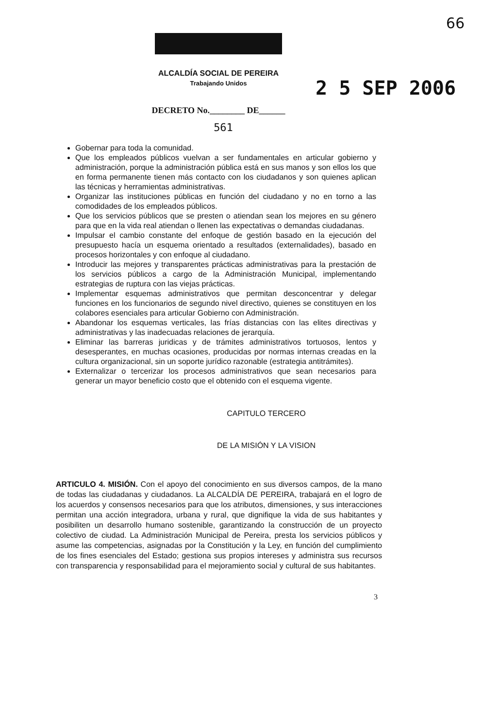66
ALCALDÍA SOCIAL DE PEREIRA
Trabajando Unidos
2 5 SEP 2006
DECRETO No.________ DE______
561
Gobernar para toda la comunidad.
Que los empleados públicos vuelvan a ser fundamentales en articular gobierno y administración, porque la administración pública está en sus manos y son ellos los que en forma permanente tienen más contacto con los ciudadanos y son quienes aplican las técnicas y herramientas administrativas.
Organizar las instituciones públicas en función del ciudadano y no en torno a las comodidades de los empleados públicos.
Que los servicios públicos que se presten o atiendan sean los mejores en su género para que en la vida real atiendan o llenen las expectativas o demandas ciudadanas.
Impulsar el cambio constante del enfoque de gestión basado en la ejecución del presupuesto hacía un esquema orientado a resultados (externalidades), basado en procesos horizontales y con enfoque al ciudadano.
Introducir las mejores y transparentes prácticas administrativas para la prestación de los servicios públicos a cargo de la Administración Municipal, implementando estrategias de ruptura con las viejas prácticas.
Implementar esquemas administrativos que permitan desconcentrar y delegar funciones en los funcionarios de segundo nivel directivo, quienes se constituyen en los colabores esenciales para articular Gobierno con Administración.
Abandonar los esquemas verticales, las frías distancias con las elites directivas y administrativas y las inadecuadas relaciones de jerarquía.
Eliminar las barreras juridicas y de trámites administrativos tortuosos, lentos y desesperantes, en muchas ocasiones, producidas por normas internas creadas en la cultura organizacional, sin un soporte jurídico razonable (estrategia antitrámites).
Externalizar o tercerizar los procesos administrativos que sean necesarios para generar un mayor beneficio costo que el obtenido con el esquema vigente.
CAPITULO TERCERO
DE LA MISIÓN Y LA VISION
ARTICULO 4. MISIÓN. Con el apoyo del conocimiento en sus diversos campos, de la mano de todas las ciudadanas y ciudadanos. La ALCALDÍA DE PEREIRA, trabajará en el logro de los acuerdos y consensos necesarios para que los atributos, dimensiones, y sus interacciones permitan una acción integradora, urbana y rural, que dignifique la vida de sus habitantes y posibiliten un desarrollo humano sostenible, garantizando la construcción de un proyecto colectivo de ciudad. La Administración Municipal de Pereira, presta los servicios públicos y asume las competencias, asignadas por la Constitución y la Ley, en función del cumplimiento de los fines esenciales del Estado; gestiona sus propios intereses y administra sus recursos con transparencia y responsabilidad para el mejoramiento social y cultural de sus habitantes.
3